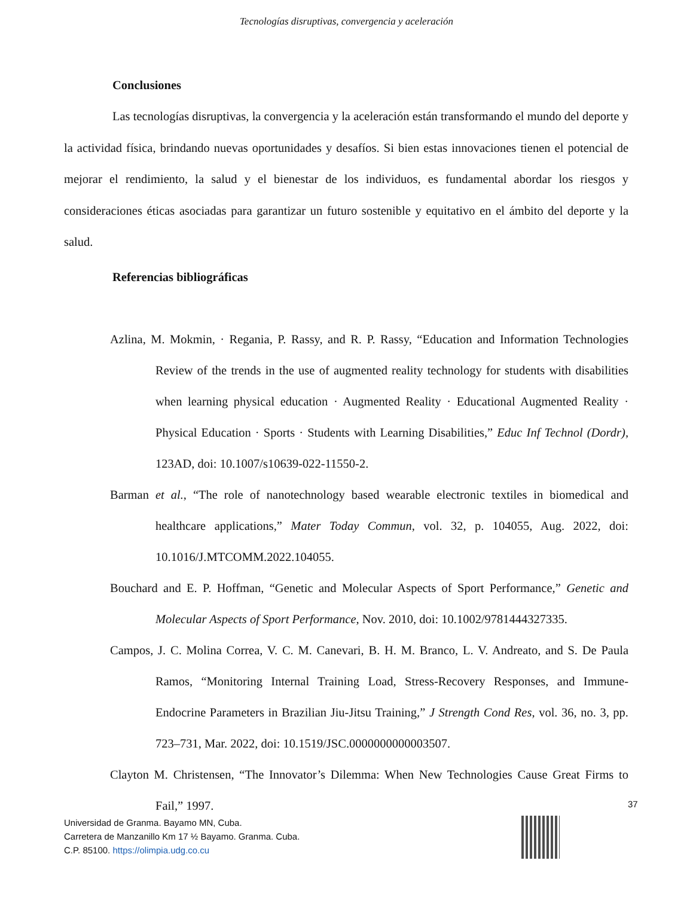Tecnologías disruptivas, convergencia y aceleración
Conclusiones
Las tecnologías disruptivas, la convergencia y la aceleración están transformando el mundo del deporte y la actividad física, brindando nuevas oportunidades y desafíos. Si bien estas innovaciones tienen el potencial de mejorar el rendimiento, la salud y el bienestar de los individuos, es fundamental abordar los riesgos y consideraciones éticas asociadas para garantizar un futuro sostenible y equitativo en el ámbito del deporte y la salud.
Referencias bibliográficas
Azlina, M. Mokmin, · Regania, P. Rassy, and R. P. Rassy, “Education and Information Technologies Review of the trends in the use of augmented reality technology for students with disabilities when learning physical education · Augmented Reality · Educational Augmented Reality · Physical Education · Sports · Students with Learning Disabilities,” Educ Inf Technol (Dordr), 123AD, doi: 10.1007/s10639-022-11550-2.
Barman et al., “The role of nanotechnology based wearable electronic textiles in biomedical and healthcare applications,” Mater Today Commun, vol. 32, p. 104055, Aug. 2022, doi: 10.1016/J.MTCOMM.2022.104055.
Bouchard and E. P. Hoffman, “Genetic and Molecular Aspects of Sport Performance,” Genetic and Molecular Aspects of Sport Performance, Nov. 2010, doi: 10.1002/9781444327335.
Campos, J. C. Molina Correa, V. C. M. Canevari, B. H. M. Branco, L. V. Andreato, and S. De Paula Ramos, “Monitoring Internal Training Load, Stress-Recovery Responses, and Immune-Endocrine Parameters in Brazilian Jiu-Jitsu Training,” J Strength Cond Res, vol. 36, no. 3, pp. 723–731, Mar. 2022, doi: 10.1519/JSC.0000000000003507.
Clayton M. Christensen, “The Innovator’s Dilemma: When New Technologies Cause Great Firms to Fail,” 1997.
37
Universidad de Granma. Bayamo MN, Cuba.
Carretera de Manzanillo Km 17 ½ Bayamo. Granma. Cuba.
C.P. 85100. https://olimpia.udg.co.cu